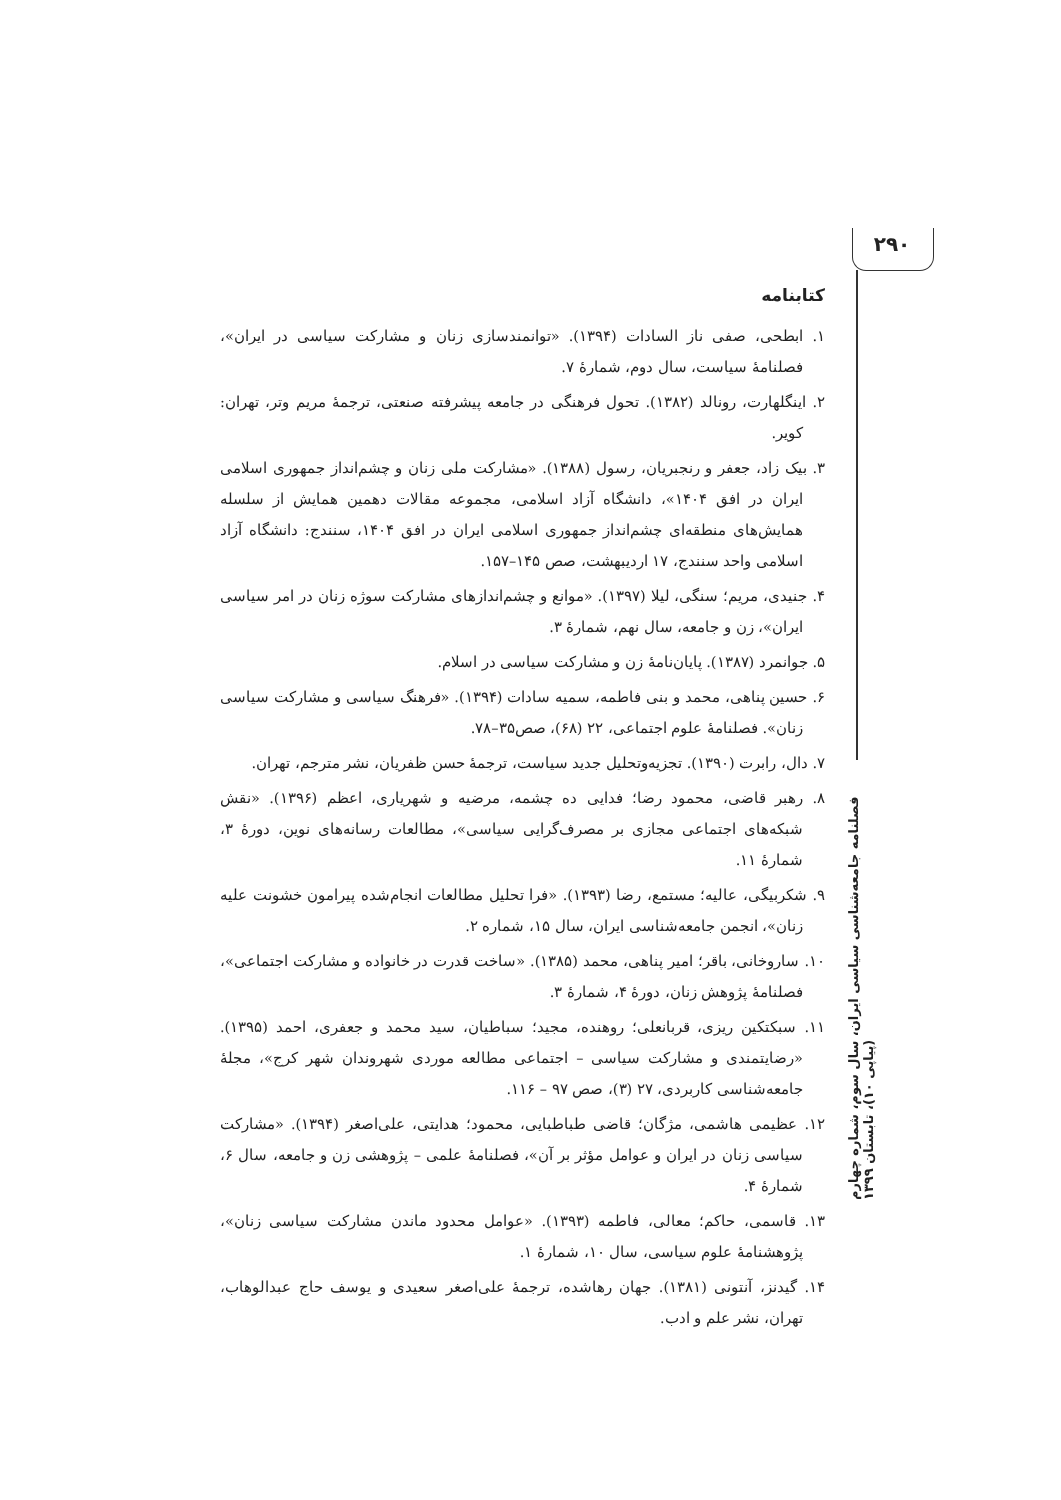۲۹۰
فصلنامه جامعه‌شناسی سیاسی ایران، سال سوم، شماره چهارم (پیاپی ۱۰)، تابستان ۱۳۹۹
کتابنامه
۱. ابطحی، صفی ناز السادات (۱۳۹۴). «توانمندسازی زنان و مشارکت سیاسی در ایران»، فصلنامهٔ سیاست، سال دوم، شمارهٔ ۷.
۲. اینگلهارت، رونالد (۱۳۸۲). تحول فرهنگی در جامعه پیشرفته صنعتی، ترجمهٔ مریم وتر، تهران: کویر.
۳. بیک زاد، جعفر و رنجبریان، رسول (۱۳۸۸). «مشارکت ملی زنان و چشم‌انداز جمهوری اسلامی ایران در افق ۱۴۰۴»، دانشگاه آزاد اسلامی، مجموعه مقالات دهمین همایش از سلسله همایش‌های منطقه‌ای چشم‌انداز جمهوری اسلامی ایران در افق ۱۴۰۴، سنندج: دانشگاه آزاد اسلامی واحد سنندج، ۱۷ اردیبهشت، صص ۱۴۵–۱۵۷.
۴. جنیدی، مریم؛ سنگی، لیلا (۱۳۹۷). «موانع و چشم‌اندازهای مشارکت سوژه زنان در امر سیاسی ایران»، زن و جامعه، سال نهم، شمارهٔ ۳.
۵. جوانمرد (۱۳۸۷). پایان‌نامهٔ زن و مشارکت سیاسی در اسلام.
۶. حسین پناهی، محمد و بنی فاطمه، سمیه سادات (۱۳۹۴). «فرهنگ سیاسی و مشارکت سیاسی زنان». فصلنامهٔ علوم اجتماعی، ۲۲ (۶۸)، صص۳۵–۷۸.
۷. دال، رابرت (۱۳۹۰). تجزیه‌وتحلیل جدید سیاست، ترجمهٔ حسن ظفریان، نشر مترجم، تهران.
۸. رهبر قاضی، محمود رضا؛ فدایی ده چشمه، مرضیه و شهریاری، اعظم (۱۳۹۶). «نقش شبکه‌های اجتماعی مجازی بر مصرف‌گرایی سیاسی»، مطالعات رسانه‌های نوین، دورهٔ ۳، شمارهٔ ۱۱.
۹. شکربیگی، عالیه؛ مستمع، رضا (۱۳۹۳). «فرا تحلیل مطالعات انجام‌شده پیرامون خشونت علیه زنان»، انجمن جامعه‌شناسی ایران، سال ۱۵، شماره ۲.
۱۰. ساروخانی، باقر؛ امیر پناهی، محمد (۱۳۸۵). «ساخت قدرت در خانواده و مشارکت اجتماعی»، فصلنامهٔ پژوهش زنان، دورهٔ ۴، شمارهٔ ۳.
۱۱. سبکتکین ریزی، قربانعلی؛ روهنده، مجید؛ سباطیان، سید محمد و جعفری، احمد (۱۳۹۵). «رضایتمندی و مشارکت سیاسی – اجتماعی مطالعه موردی شهروندان شهر کرج»، مجلهٔ جامعه‌شناسی کاربردی، ۲۷ (۳)، صص ۹۷ – ۱۱۶.
۱۲. عظیمی هاشمی، مژگان؛ قاضی طباطبایی، محمود؛ هدایتی، علی‌اصغر (۱۳۹۴). «مشارکت سیاسی زنان در ایران و عوامل مؤثر بر آن»، فصلنامهٔ علمی – پژوهشی زن و جامعه، سال ۶، شمارهٔ ۴.
۱۳. قاسمی، حاکم؛ معالی، فاطمه (۱۳۹۳). «عوامل محدود ماندن مشارکت سیاسی زنان»، پژوهشنامهٔ علوم سیاسی، سال ۱۰، شمارهٔ ۱.
۱۴. گیدنز، آنتونی (۱۳۸۱). جهان رهاشده، ترجمهٔ علی‌اصغر سعیدی و یوسف حاج عبدالوهاب، تهران، نشر علم و ادب.